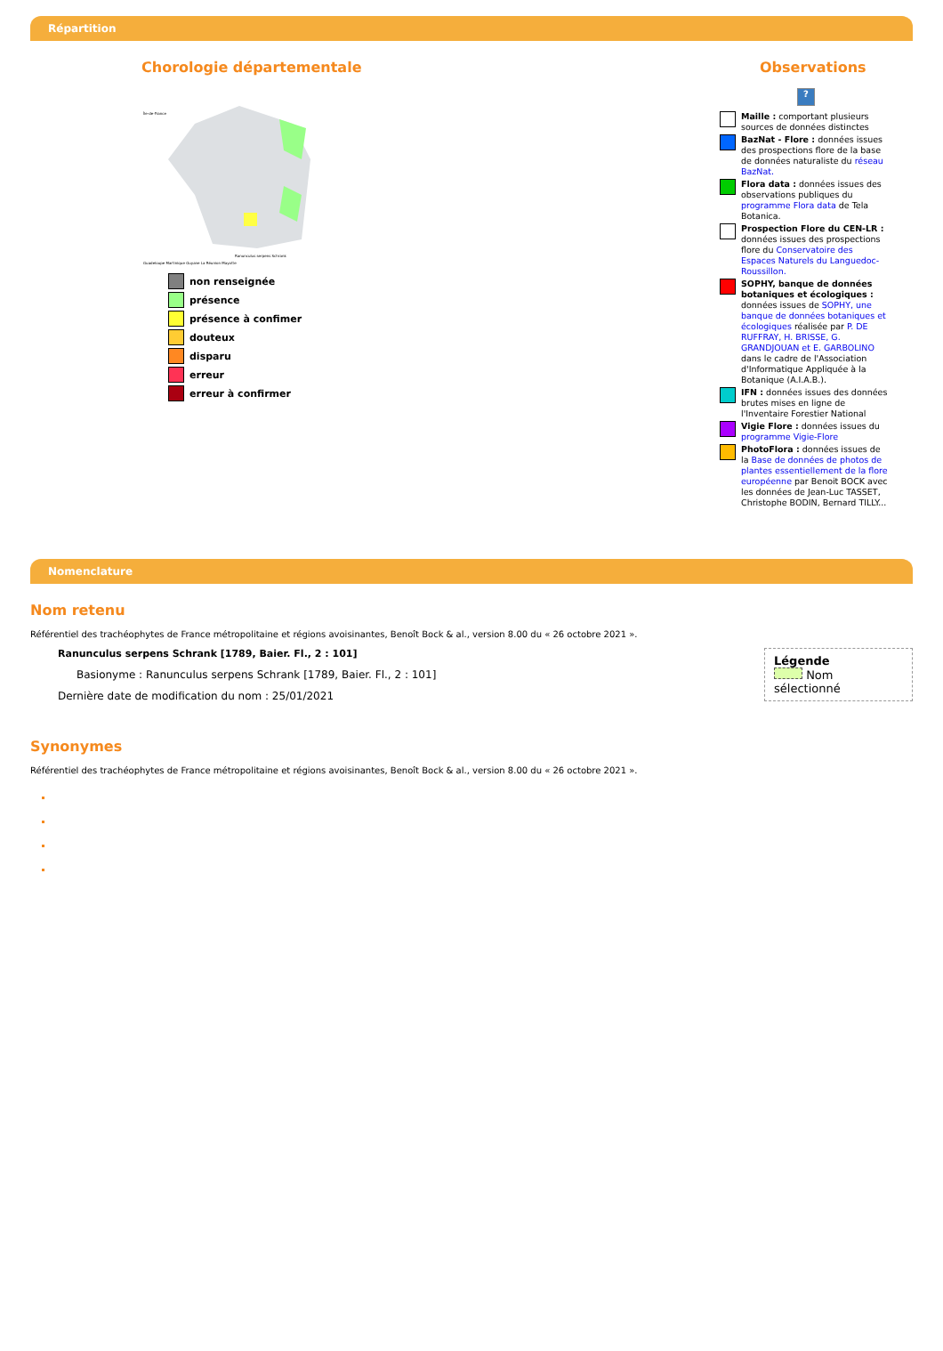Répartition
Chorologie départementale
Guadeloupe Martinique Guyane La Réunion Mayotte
Île-de-France
Ranunculus serpens Schrank
non renseignée
présence
présence à confimer
douteux
disparu
erreur
erreur à confirmer
Observations
?
Maille : comportant plusieurs sources de données distinctes
BazNat - Flore : données issues des prospections flore de la base de données naturaliste du réseau BazNat.
Flora data : données issues des observations publiques du programme Flora data de Tela Botanica.
Prospection Flore du CEN-LR : données issues des prospections flore du Conservatoire des Espaces Naturels du Languedoc-Roussillon.
SOPHY, banque de données botaniques et écologiques : données issues de SOPHY, une banque de données botaniques et écologiques réalisée par P. DE RUFFRAY, H. BRISSE, G. GRANDJOUAN et E. GARBOLINO dans le cadre de l'Association d'Informatique Appliquée à la Botanique (A.I.A.B.).
IFN : données issues des données brutes mises en ligne de l'Inventaire Forestier National
Vigie Flore : données issues du programme Vigie-Flore
PhotoFlora : données issues de la Base de données de photos de plantes essentiellement de la flore européenne par Benoit BOCK avec les données de Jean-Luc TASSET, Christophe BODIN, Bernard TILLY...
Nomenclature
Légende
Nom sélectionné
Nom retenu
Référentiel des trachéophytes de France métropolitaine et régions avoisinantes, Benoît Bock & al., version 8.00 du « 26 octobre 2021 ».
Ranunculus serpens Schrank [1789, Baier. Fl., 2 : 101]
Basionyme : Ranunculus serpens Schrank [1789, Baier. Fl., 2 : 101]
Dernière date de modification du nom : 25/01/2021
Synonymes
Référentiel des trachéophytes de France métropolitaine et régions avoisinantes, Benoît Bock & al., version 8.00 du « 26 octobre 2021 ».